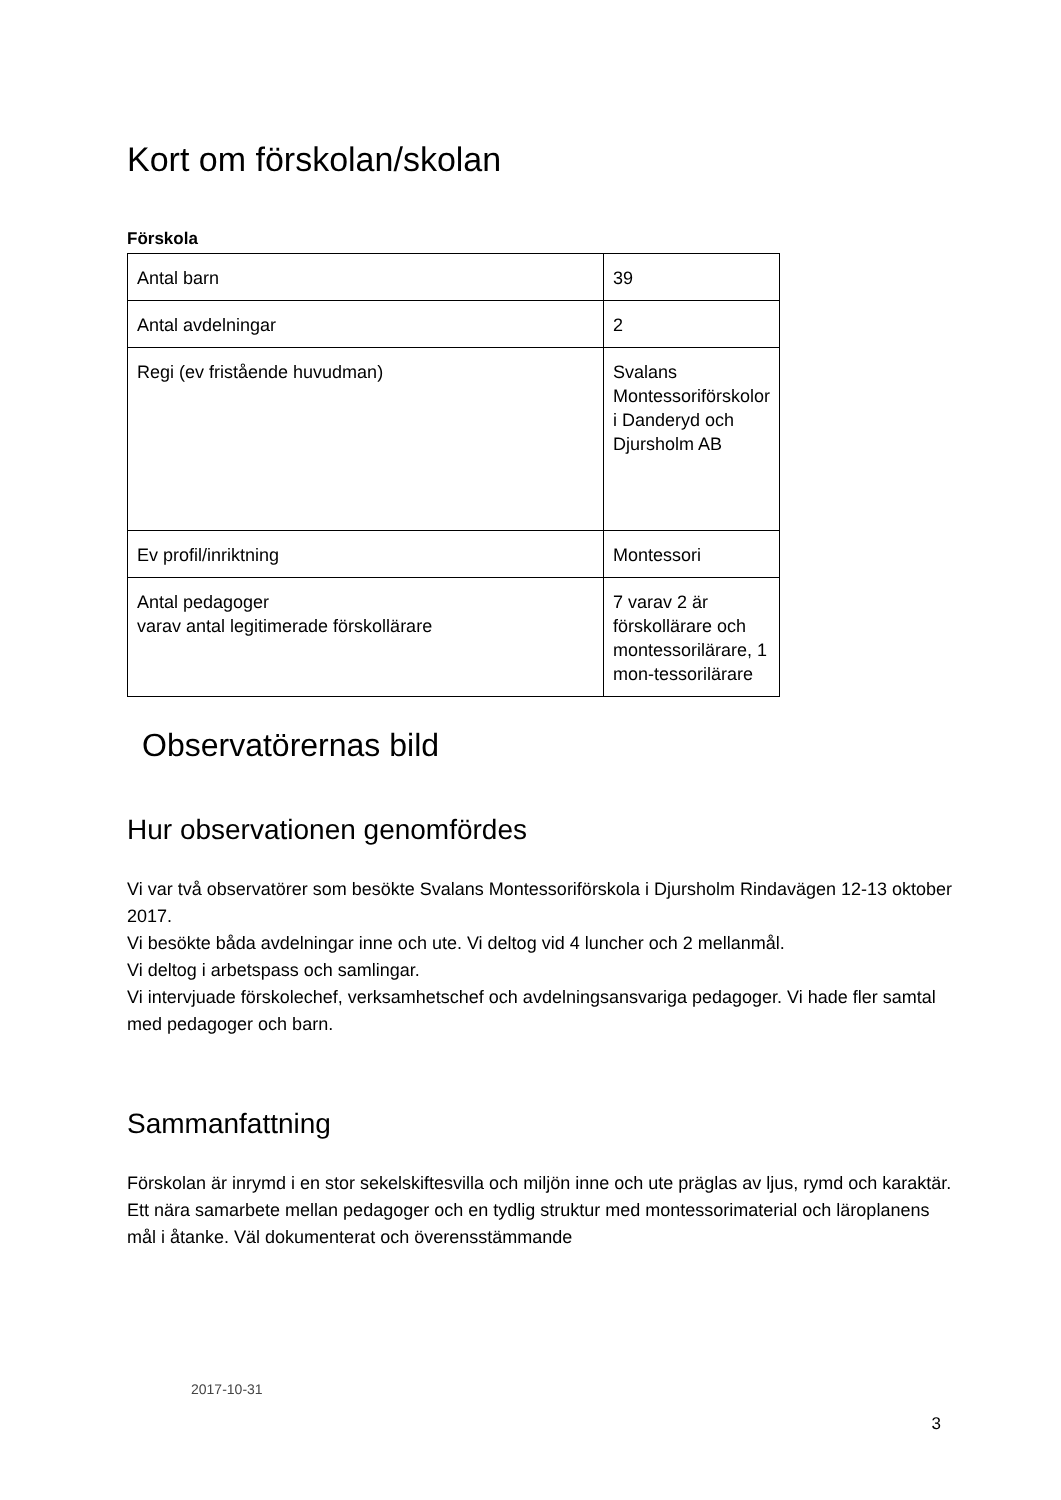Kort om förskolan/skolan
Förskola
| Antal barn | 39 |
| Antal avdelningar | 2 |
| Regi (ev fristående huvudman) | Svalans Montessoriförskolor i Danderyd och Djursholm AB |
| Ev profil/inriktning | Montessori |
| Antal pedagoger varav antal legitimerade förskollärare | 7 varav 2 är förskollärare och montessorilärare, 1 mon-tessorilärare |
Observatörernas bild
Hur observationen genomfördes
Vi var två observatörer som besökte Svalans Montessoriförskola i Djursholm Rindavägen 12-13 oktober 2017.
Vi besökte båda avdelningar inne och ute. Vi deltog vid 4 luncher och 2 mellanmål.
Vi deltog i arbetspass och samlingar.
Vi intervjuade förskolechef, verksamhetschef och avdelningsansvariga pedagoger. Vi hade fler samtal med pedagoger och barn.
Sammanfattning
Förskolan är inrymd i en stor sekelskiftesvilla och miljön inne och ute präglas av ljus, rymd och karaktär. Ett nära samarbete mellan pedagoger och en tydlig struktur med montessorimaterial och läroplanens mål i åtanke. Väl dokumenterat och överensstämmande
2017-10-31
3